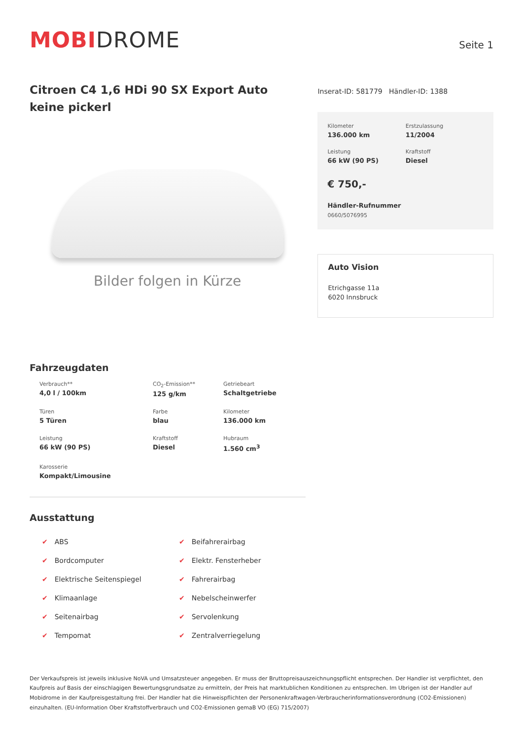MOBIDROME
Seite 1
Citroen C4 1,6 HDi 90 SX Export Auto keine pickerl
Bilder folgen in Kürze
Inserat-ID: 581779 Händler-ID: 1388
Kilometer
136.000 km
Erstzulassung
11/2004
Leistung
66 kW (90 PS)
Kraftstoff
Diesel
€ 750,-
Händler-Rufnummer
0660/5076995
Auto Vision
Etrichgasse 11a
6020 Innsbruck
Fahrzeugdaten
Verbrauch**
4,0 l / 100km
CO<sub>2</sub>-Emission**
125 g/km
Getriebeart
Schaltgetriebe
Türen
5 Türen
Farbe
blau
Kilometer
136.000 km
Leistung
66 kW (90 PS)
Kraftstoff
Diesel
Hubraum
1.560 cm<sup>3</sup>
Karosserie
Kompakt/Limousine
Ausstattung
✔ ABS
✔ Beifahrerairbag
✔ Bordcomputer
✔ Elektr. Fensterheber
✔ Elektrische Seitenspiegel
✔ Fahrerairbag
✔ Klimaanlage
✔ Nebelscheinwerfer
✔ Seitenairbag
✔ Servolenkung
✔ Tempomat
✔ Zentralverriegelung
Der Verkaufspreis ist jeweils inklusive NoVA und Umsatzsteuer angegeben. Er muss der Bruttopreisauszeichnungspflicht entsprechen. Der Handler ist verpflichtet, den Kaufpreis auf Basis der einschlagigen Bewertungsgrundsatze zu ermitteln, der Preis hat marktublichen Konditionen zu entsprechen. Im Ubrigen ist der Handler auf Mobidrome in der Kaufpreisgestaltung frei. Der Handler hat die Hinweispflichten der Personenkraftwagen-Verbraucherinformationsverordnung (CO2-Emissionen) einzuhalten. (EU-Information Ober Kraftstoffverbrauch und CO2-Emissionen gemaB VO (EG) 715/2007)